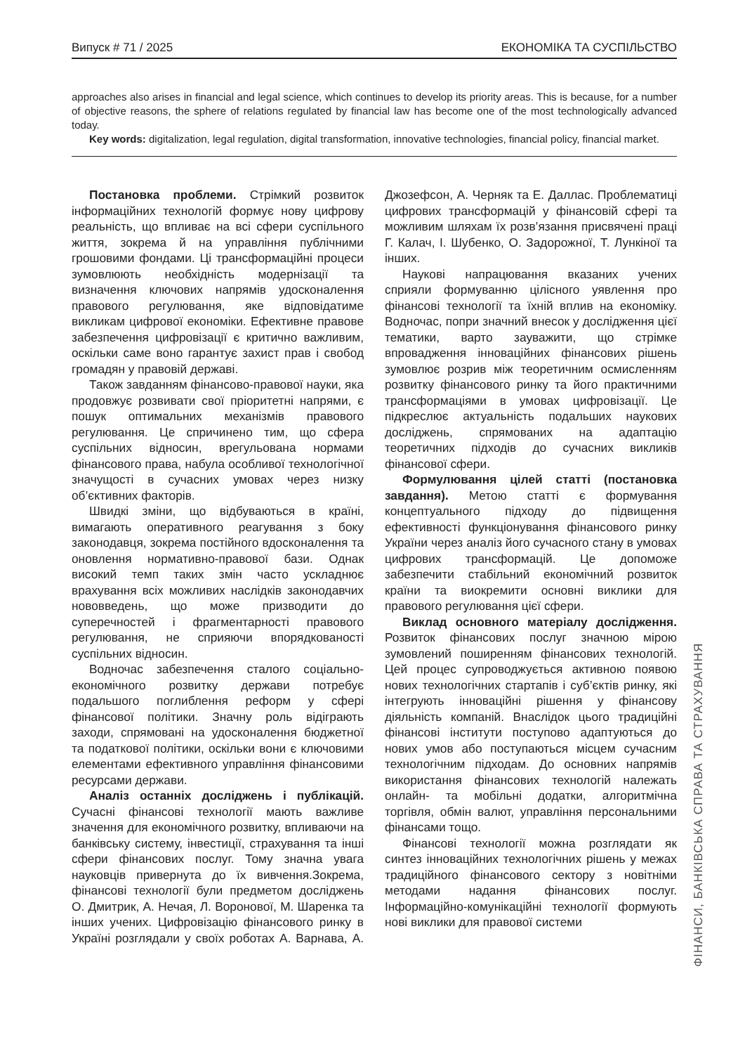Випуск # 71 / 2025 ЕКОНОМІКА ТА СУСПІЛЬСТВО
approaches also arises in financial and legal science, which continues to develop its priority areas. This is because, for a number of objective reasons, the sphere of relations regulated by financial law has become one of the most technologically advanced today.
Key words: digitalization, legal regulation, digital transformation, innovative technologies, financial policy, financial market.
Постановка проблеми. Стрімкий розвиток інформаційних технологій формує нову цифрову реальність, що впливає на всі сфери суспільного життя, зокрема й на управління публічними грошовими фондами. Ці трансформаційні процеси зумовлюють необхідність модернізації та визначення ключових напрямів удосконалення правового регулювання, яке відповідатиме викликам цифрової економіки. Ефективне правове забезпечення цифровізації є критично важливим, оскільки саме воно гарантує захист прав і свобод громадян у правовій державі.
Також завданням фінансово-правової науки, яка продовжує розвивати свої пріоритетні напрями, є пошук оптимальних механізмів правового регулювання. Це спричинено тим, що сфера суспільних відносин, врегульована нормами фінансового права, набула особливої технологічної значущості в сучасних умовах через низку об’єктивних факторів.
Швидкі зміни, що відбуваються в країні, вимагають оперативного реагування з боку законодавця, зокрема постійного вдосконалення та оновлення нормативно-правової бази. Однак високий темп таких змін часто ускладнює врахування всіх можливих наслідків законодавчих нововведень, що може призводити до суперечностей і фрагментарності правового регулювання, не сприяючи впорядкованості суспільних відносин.
Водночас забезпечення сталого соціально-економічного розвитку держави потребує подальшого поглиблення реформ у сфері фінансової політики. Значну роль відіграють заходи, спрямовані на удосконалення бюджетної та податкової політики, оскільки вони є ключовими елементами ефективного управління фінансовими ресурсами держави.
Аналіз останніх досліджень і публікацій. Сучасні фінансові технології мають важливе значення для економічного розвитку, впливаючи на банківську систему, інвестиції, страхування та інші сфери фінансових послуг. Тому значна увага науковців привернута до їх вивчення.Зокрема, фінансові технології були предметом досліджень О. Дмитрик, А. Нечая, Л. Воронової, М. Шаренка та інших учених. Цифровізацію фінансового ринку в Україні розглядали у своїх роботах А. Варнава, А. Джозефсон, А. Черняк та Е. Даллас. Проблематиці цифрових трансформацій у фінансовій сфері та можливим шляхам їх розв’язання присвячені праці Г. Калач, І. Шубенко, О. Задорожної, Т. Лункіної та інших.
Наукові напрацювання вказаних учених сприяли формуванню цілісного уявлення про фінансові технології та їхній вплив на економіку. Водночас, попри значний внесок у дослідження цієї тематики, варто зауважити, що стрімке впровадження інноваційних фінансових рішень зумовлює розрив між теоретичним осмисленням розвитку фінансового ринку та його практичними трансформаціями в умовах цифровізації. Це підкреслює актуальність подальших наукових досліджень, спрямованих на адаптацію теоретичних підходів до сучасних викликів фінансової сфери.
Формулювання цілей статті (постановка завдання). Метою статті є формування концептуального підходу до підвищення ефективності функціонування фінансового ринку України через аналіз його сучасного стану в умовах цифрових трансформацій. Це допоможе забезпечити стабільний економічний розвиток країни та виокремити основні виклики для правового регулювання цієї сфери.
Виклад основного матеріалу дослідження. Розвиток фінансових послуг значною мірою зумовлений поширенням фінансових технологій. Цей процес супроводжується активною появою нових технологічних стартапів і суб’єктів ринку, які інтегрують інноваційні рішення у фінансову діяльність компаній. Внаслідок цього традиційні фінансові інститути поступово адаптуються до нових умов або поступаються місцем сучасним технологічним підходам. До основних напрямів використання фінансових технологій належать онлайн- та мобільні додатки, алгоритмічна торгівля, обмін валют, управління персональними фінансами тощо.
Фінансові технології можна розглядати як синтез інноваційних технологічних рішень у межах традиційного фінансового сектору з новітніми методами надання фінансових послуг. Інформаційно-комунікаційні технології формують нові виклики для правової системи
ФІНАНСИ, БАНКІВСЬКА СПРАВА ТА СТРАХУВАННЯ